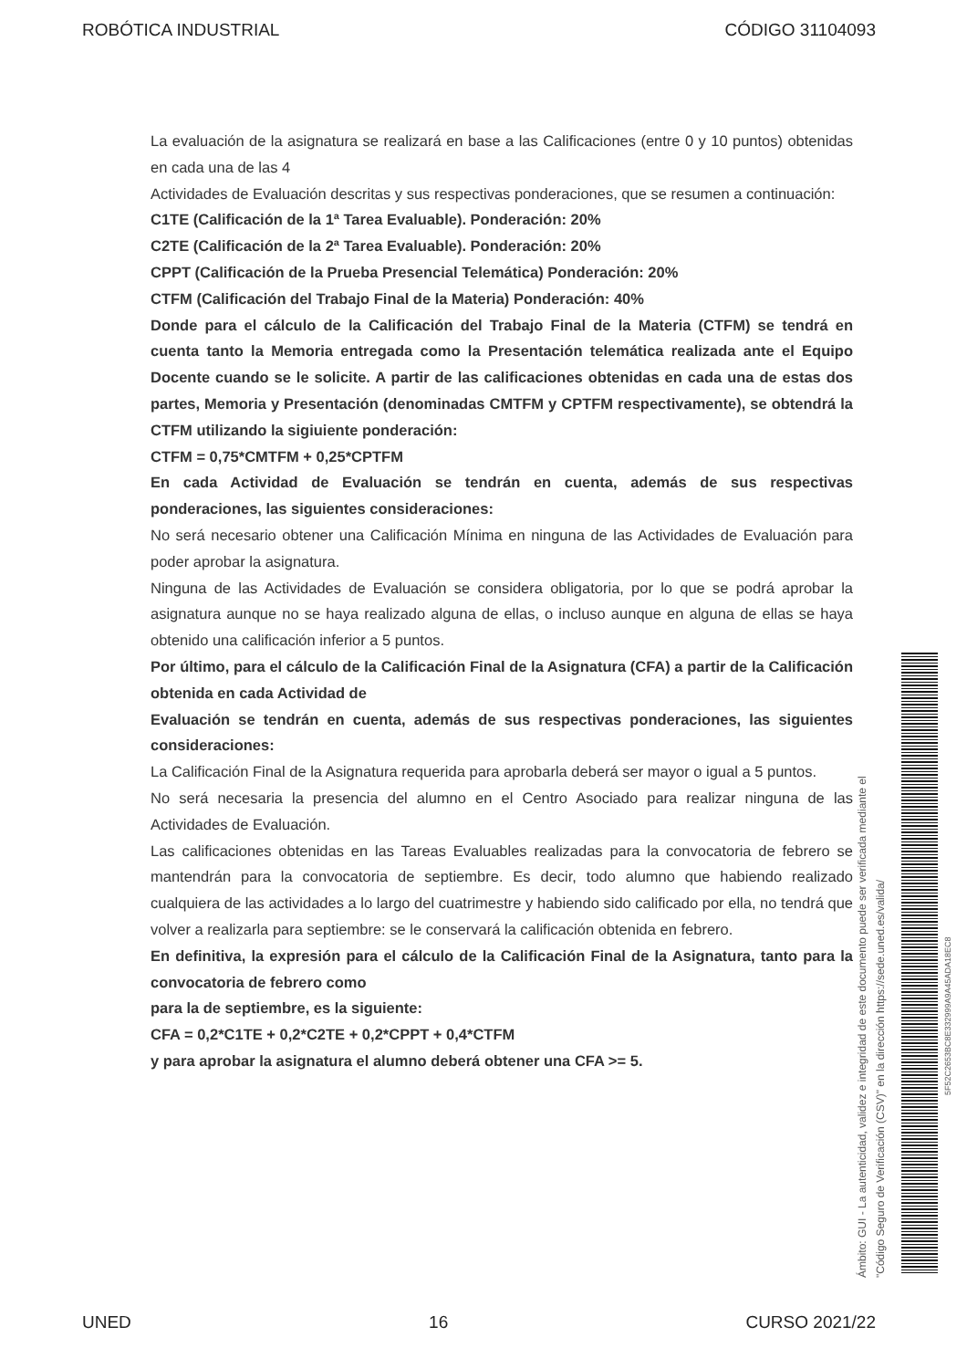ROBÓTICA INDUSTRIAL CÓDIGO 31104093
La evaluación de la asignatura se realizará en base a las Calificaciones (entre 0 y 10 puntos) obtenidas en cada una de las 4
Actividades de Evaluación descritas y sus respectivas ponderaciones, que se resumen a continuación:
C1TE (Calificación de la 1ª Tarea Evaluable). Ponderación: 20%
C2TE (Calificación de la 2ª Tarea Evaluable). Ponderación: 20%
CPPT (Calificación de la Prueba Presencial Telemática) Ponderación: 20%
CTFM (Calificación del Trabajo Final de la Materia) Ponderación: 40%
Donde para el cálculo de la Calificación del Trabajo Final de la Materia (CTFM) se tendrá en cuenta tanto la Memoria entregada como la Presentación telemática realizada ante el Equipo Docente cuando se le solicite. A partir de las calificaciones obtenidas en cada una de estas dos partes, Memoria y Presentación (denominadas CMTFM y CPTFM respectivamente), se obtendrá la CTFM utilizando la sigiuiente ponderación:
CTFM = 0,75*CMTFM + 0,25*CPTFM
En cada Actividad de Evaluación se tendrán en cuenta, además de sus respectivas ponderaciones, las siguientes consideraciones:
No será necesario obtener una Calificación Mínima en ninguna de las Actividades de Evaluación para poder aprobar la asignatura.
Ninguna de las Actividades de Evaluación se considera obligatoria, por lo que se podrá aprobar la asignatura aunque no se haya realizado alguna de ellas, o incluso aunque en alguna de ellas se haya obtenido una calificación inferior a 5 puntos.
Por último, para el cálculo de la Calificación Final de la Asignatura (CFA) a partir de la Calificación obtenida en cada Actividad de
Evaluación se tendrán en cuenta, además de sus respectivas ponderaciones, las siguientes consideraciones:
La Calificación Final de la Asignatura requerida para aprobarla deberá ser mayor o igual a 5 puntos.
No será necesaria la presencia del alumno en el Centro Asociado para realizar ninguna de las Actividades de Evaluación.
Las calificaciones obtenidas en las Tareas Evaluables realizadas para la convocatoria de febrero se mantendrán para la convocatoria de septiembre. Es decir, todo alumno que habiendo realizado cualquiera de las actividades a lo largo del cuatrimestre y habiendo sido calificado por ella, no tendrá que volver a realizarla para septiembre: se le conservará la calificación obtenida en febrero.
En definitiva, la expresión para el cálculo de la Calificación Final de la Asignatura, tanto para la convocatoria de febrero como
para la de septiembre, es la siguiente:
CFA = 0,2*C1TE + 0,2*C2TE + 0,2*CPPT + 0,4*CTFM
y para aprobar la asignatura el alumno deberá obtener una CFA >= 5.
Ámbito: GUI - La autenticidad, validez e integridad de este documento puede ser verificada mediante el
"Código Seguro de Verificación (CSV)" en la dirección https://sede.uned.es/valida/
5F52C2653BC8E332999A9A45ADA18EC8
UNED 16 CURSO 2021/22